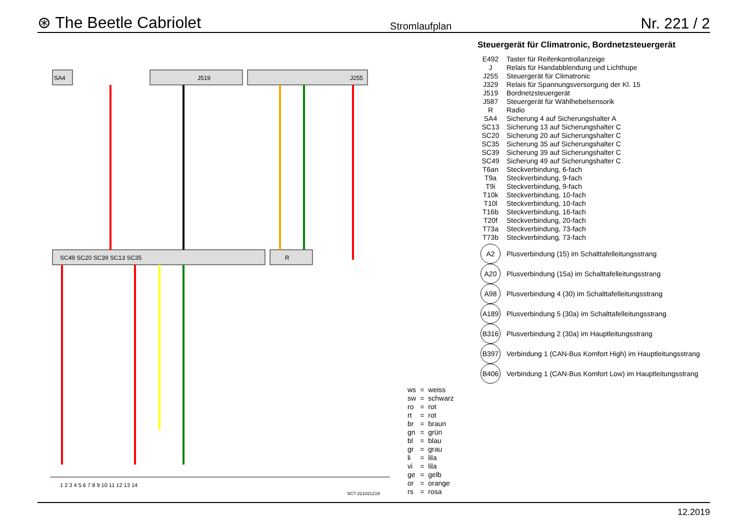⊛ The Beetle Cabriolet Stromlaufplan Nr. 221 / 2
SA4
J519
J255
SC49 SC20 SC39 SC13 SC35
R
1 2 3 4 5 6 7 8 9 10 11 12 13 14
Steuergerät für Climatronic, Bordnetzsteuergerät
| E492 | Taster für Reifenkontrollanzeige |
| J | Relais für Handabblendung und Lichthupe |
| J255 | Steuergerät für Climatronic |
| J329 | Relais für Spannungsversorgung der Kl. 15 |
| J519 | Bordnetzsteuergerät |
| J587 | Steuergerät für Wählhebelsensorik |
| R | Radio |
| SA4 | Sicherung 4 auf Sicherungshalter A |
| SC13 | Sicherung 13 auf Sicherungshalter C |
| SC20 | Sicherung 20 auf Sicherungshalter C |
| SC35 | Sicherung 35 auf Sicherungshalter C |
| SC39 | Sicherung 39 auf Sicherungshalter C |
| SC49 | Sicherung 49 auf Sicherungshalter C |
| T6an | Steckverbindung, 6-fach |
| T9a | Steckverbindung, 9-fach |
| T9i | Steckverbindung, 9-fach |
| T10k | Steckverbindung, 10-fach |
| T10l | Steckverbindung, 10-fach |
| T16b | Steckverbindung, 16-fach |
| T20f | Steckverbindung, 20-fach |
| T73a | Steckverbindung, 73-fach |
| T73b | Steckverbindung, 73-fach |
| A2 | Plusverbindung (15) im Schalttafelleitungsstrang |
| A20 | Plusverbindung (15a) im Schalttafelleitungsstrang |
| A98 | Plusverbindung 4 (30) im Schalttafelleitungsstrang |
| A189 | Plusverbindung 5 (30a) im Schalttafelleitungsstrang |
| B316 | Plusverbindung 2 (30a) im Hauptleitungsstrang |
| B397 | Verbindung 1 (CAN-Bus Komfort High) im Hauptleitungsstrang |
| B406 | Verbindung 1 (CAN-Bus Komfort Low) im Hauptleitungsstrang |
| ws | = | weiss |
| sw | = | schwarz |
| ro | = | rot |
| rt | = | rot |
| br | = | braun |
| gn | = | grün |
| bl | = | blau |
| gr | = | grau |
| li | = | lila |
| vi | = | lila |
| ge | = | gelb |
| or | = | orange |
| rs | = | rosa |
5C7-221021219
12.2019